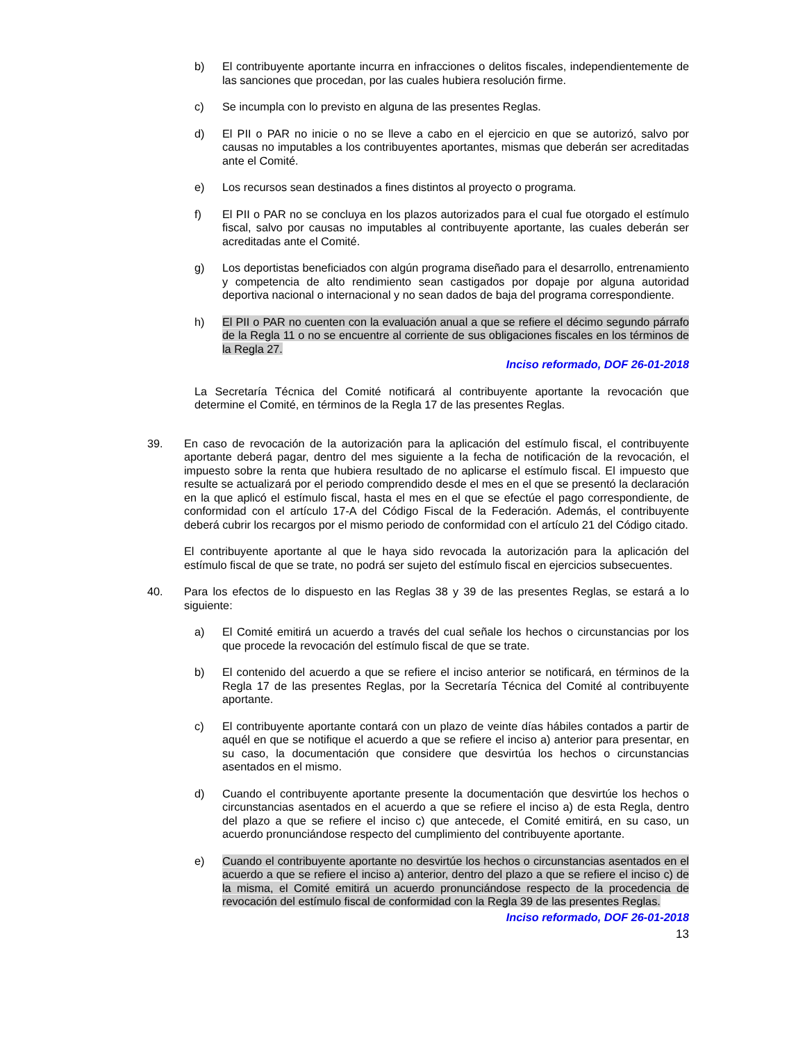b) El contribuyente aportante incurra en infracciones o delitos fiscales, independientemente de las sanciones que procedan, por las cuales hubiera resolución firme.
c) Se incumpla con lo previsto en alguna de las presentes Reglas.
d) El PII o PAR no inicie o no se lleve a cabo en el ejercicio en que se autorizó, salvo por causas no imputables a los contribuyentes aportantes, mismas que deberán ser acreditadas ante el Comité.
e) Los recursos sean destinados a fines distintos al proyecto o programa.
f) El PII o PAR no se concluya en los plazos autorizados para el cual fue otorgado el estímulo fiscal, salvo por causas no imputables al contribuyente aportante, las cuales deberán ser acreditadas ante el Comité.
g) Los deportistas beneficiados con algún programa diseñado para el desarrollo, entrenamiento y competencia de alto rendimiento sean castigados por dopaje por alguna autoridad deportiva nacional o internacional y no sean dados de baja del programa correspondiente.
h) El PII o PAR no cuenten con la evaluación anual a que se refiere el décimo segundo párrafo de la Regla 11 o no se encuentre al corriente de sus obligaciones fiscales en los términos de la Regla 27.
Inciso reformado, DOF 26-01-2018
La Secretaría Técnica del Comité notificará al contribuyente aportante la revocación que determine el Comité, en términos de la Regla 17 de las presentes Reglas.
39. En caso de revocación de la autorización para la aplicación del estímulo fiscal, el contribuyente aportante deberá pagar, dentro del mes siguiente a la fecha de notificación de la revocación, el impuesto sobre la renta que hubiera resultado de no aplicarse el estímulo fiscal. El impuesto que resulte se actualizará por el periodo comprendido desde el mes en el que se presentó la declaración en la que aplicó el estímulo fiscal, hasta el mes en el que se efectúe el pago correspondiente, de conformidad con el artículo 17-A del Código Fiscal de la Federación. Además, el contribuyente deberá cubrir los recargos por el mismo periodo de conformidad con el artículo 21 del Código citado.
El contribuyente aportante al que le haya sido revocada la autorización para la aplicación del estímulo fiscal de que se trate, no podrá ser sujeto del estímulo fiscal en ejercicios subsecuentes.
40. Para los efectos de lo dispuesto en las Reglas 38 y 39 de las presentes Reglas, se estará a lo siguiente:
a) El Comité emitirá un acuerdo a través del cual señale los hechos o circunstancias por los que procede la revocación del estímulo fiscal de que se trate.
b) El contenido del acuerdo a que se refiere el inciso anterior se notificará, en términos de la Regla 17 de las presentes Reglas, por la Secretaría Técnica del Comité al contribuyente aportante.
c) El contribuyente aportante contará con un plazo de veinte días hábiles contados a partir de aquél en que se notifique el acuerdo a que se refiere el inciso a) anterior para presentar, en su caso, la documentación que considere que desvirtúa los hechos o circunstancias asentados en el mismo.
d) Cuando el contribuyente aportante presente la documentación que desvirtúe los hechos o circunstancias asentados en el acuerdo a que se refiere el inciso a) de esta Regla, dentro del plazo a que se refiere el inciso c) que antecede, el Comité emitirá, en su caso, un acuerdo pronunciándose respecto del cumplimiento del contribuyente aportante.
e) Cuando el contribuyente aportante no desvirtúe los hechos o circunstancias asentados en el acuerdo a que se refiere el inciso a) anterior, dentro del plazo a que se refiere el inciso c) de la misma, el Comité emitirá un acuerdo pronunciándose respecto de la procedencia de revocación del estímulo fiscal de conformidad con la Regla 39 de las presentes Reglas.
Inciso reformado, DOF 26-01-2018
13